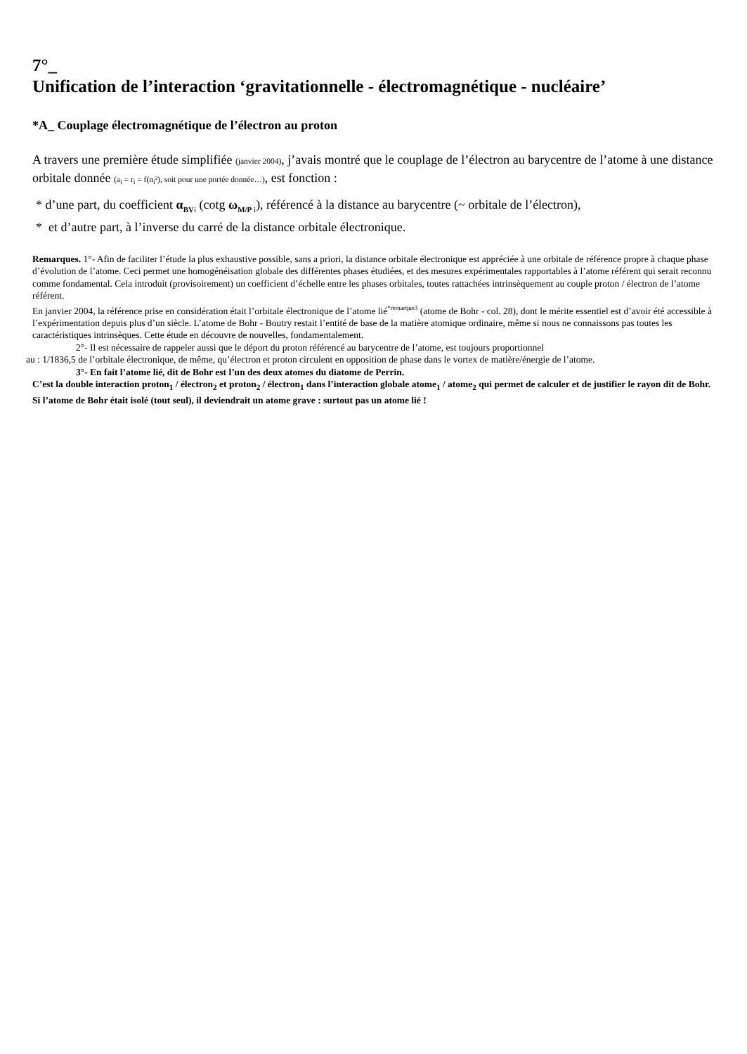7°_
Unification de l’interaction ‘gravitationnelle - électromagnétique - nucléaire’
*A_ Couplage électromagnétique de l’électron au proton
A travers une première étude simplifiée (janvier 2004), j’avais montré que le couplage de l’électron au barycentre de l’atome à une distance orbitale donnée (a<sub>i</sub> = r<sub>i</sub> = f(n<sub>i</sub>²), soit pour une portée donnée…), est fonction :
* d’une part, du coefficient α<sub>BV</sub><sub>i</sub> (cotg ω<sub>M/P</sub><sub>i</sub>), référencé à la distance au barycentre (~ orbitale de l’électron),
* et d’autre part, à l’inverse du carré de la distance orbitale électronique.
Remarques. 1°- Afin de faciliter l’étude la plus exhaustive possible, sans a priori, la distance orbitale électronique est appréciée à une orbitale de référence propre à chaque phase d’évolution de l’atome. Ceci permet une homogénéisation globale des différentes phases étudiées, et des mesures expérimentales rapportables à l’atome référent qui serait reconnu comme fondamental. Cela introduit (provisoirement) un coefficient d’échelle entre les phases orbitales, toutes rattachées intrinsèquement au couple proton / électron de l’atome référent.
En janvier 2004, la référence prise en considération était l’orbitale électronique de l’atome lié<sup>*remarque3</sup> (atome de Bohr - col. 28), dont le mérite essentiel est d’avoir été accessible à l’expérimentation depuis plus d’un siècle. L’atome de Bohr - Boutry restait l’entité de base de la matière atomique ordinaire, même si nous ne connaissons pas toutes les caractéristiques intrinsèques. Cette étude en découvre de nouvelles, fondamentalement.
2°- Il est nécessaire de rappeler aussi que le déport du proton référencé au barycentre de l’atome, est toujours proportionnel
au : 1/1836,5 de l’orbitale électronique, de même, qu’électron et proton circulent en opposition de phase dans le vortex de matière/énergie de l’atome.
3°- En fait l’atome lié, dit de Bohr est l’un des deux atomes du diatome de Perrin.
C’est la double interaction proton<sub>1</sub> / électron<sub>2</sub> et proton<sub>2</sub> / électron<sub>1</sub> dans l’interaction globale atome<sub>1</sub> / atome<sub>2</sub> qui permet de calculer et de justifier le rayon dit de Bohr.
Si l’atome de Bohr était isolé (tout seul), il deviendrait un atome grave : surtout pas un atome lié !